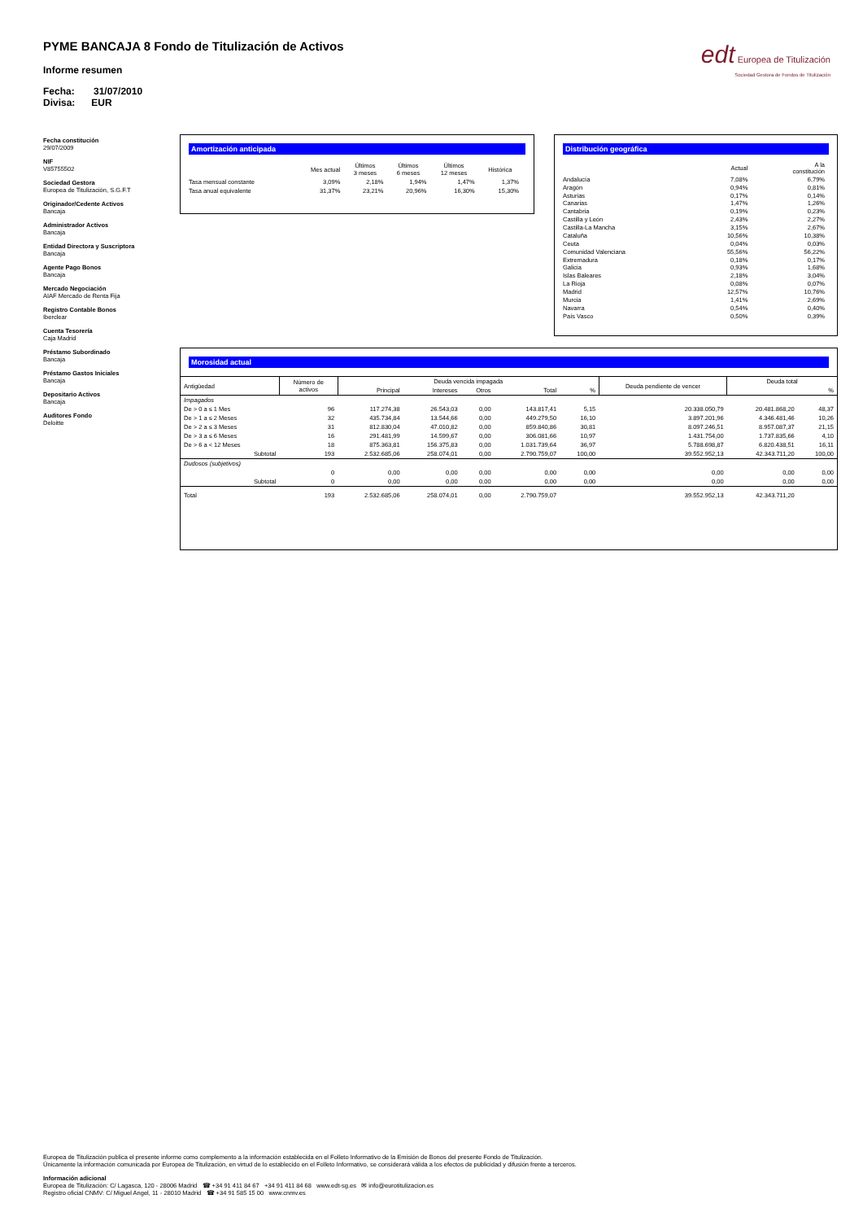PYME BANCAJA 8 Fondo de Titulización de Activos
Informe resumen
Fecha: 31/07/2010
Divisa: EUR
edt Europea de Titulización
Sociedad Gestora de Fondos de Titulización
Fecha constitución
29/07/2009
NIF
V85755502
Sociedad Gestora
Europea de Titulización, S.G.F.T
Originador/Cedente Activos
Bancaja
Administrador Activos
Bancaja
Entidad Directora y Suscriptora
Bancaja
Agente Pago Bonos
Bancaja
Mercado Negociación
AIAF Mercado de Renta Fija
Registro Contable Bonos
Iberclear
Cuenta Tesorería
Caja Madrid
Préstamo Subordinado
Bancaja
Préstamo Gastos Iniciales
Bancaja
Depositario Activos
Bancaja
Auditores Fondo
Deloitte
Amortización anticipada
| | Mes actual | Últimos 3 meses | Últimos 6 meses | Últimos 12 meses | Histórica |
| --- | --- | --- | --- | --- | --- |
| Tasa mensual constante | 3,09% | 2,18% | 1,94% | 1,47% | 1,37% |
| Tasa anual equivalente | 31,37% | 23,21% | 20,96% | 16,30% | 15,30% |
Distribución geográfica
| | Actual | A la constitución |
| --- | --- | --- |
| Andalucía | 7,08% | 6,79% |
| Aragón | 0,94% | 0,81% |
| Asturias | 0,17% | 0,14% |
| Canarias | 1,47% | 1,26% |
| Cantabria | 0,19% | 0,23% |
| Castilla y León | 2,43% | 2,27% |
| Castilla-La Mancha | 3,15% | 2,67% |
| Cataluña | 10,56% | 10,38% |
| Ceuta | 0,04% | 0,03% |
| Comunidad Valenciana | 55,56% | 56,22% |
| Extremadura | 0,18% | 0,17% |
| Galicia | 0,93% | 1,68% |
| Islas Baleares | 2,18% | 3,04% |
| La Rioja | 0,08% | 0,07% |
| Madrid | 12,57% | 10,76% |
| Murcia | 1,41% | 2,69% |
| Navarra | 0,54% | 0,40% |
| País Vasco | 0,50% | 0,39% |
Morosidad actual
| Antigüedad | Número de activos | Deuda vencida impagada | | | | | Deuda pendiente de vencer | Deuda total | |
| --- | --- | --- | --- | --- | --- | --- | --- | --- | --- |
| | | Principal | Intereses | Otros | Total | % | | | % |
| Impagados | | | | | | | | | |
| De > 0 a ≤ 1 Mes | 96 | 117.274,38 | 26.543,03 | 0,00 | 143.817,41 | 5,15 | 20.338.050,79 | 20.481.868,20 | 48,37 |
| De > 1 a ≤ 2 Meses | 32 | 435.734,84 | 13.544,66 | 0,00 | 449.279,50 | 16,10 | 3.897.201,96 | 4.346.481,46 | 10,26 |
| De > 2 a ≤ 3 Meses | 31 | 812.830,04 | 47.010,82 | 0,00 | 859.840,86 | 30,81 | 8.097.246,51 | 8.957.087,37 | 21,15 |
| De > 3 a ≤ 6 Meses | 16 | 291.481,99 | 14.599,67 | 0,00 | 306.081,66 | 10,97 | 1.431.754,00 | 1.737.835,66 | 4,10 |
| De > 6 a < 12 Meses | 18 | 875.363,81 | 156.375,83 | 0,00 | 1.031.739,64 | 36,97 | 5.788.698,87 | 6.820.438,51 | 16,11 |
| Subtotal | 193 | 2.532.685,06 | 258.074,01 | 0,00 | 2.790.759,07 | 100,00 | 39.552.952,13 | 42.343.711,20 | 100,00 |
| Dudosos (subjetivos) | | | | | | | | | |
| | 0 | 0,00 | 0,00 | 0,00 | 0,00 | 0,00 | 0,00 | 0,00 | 0,00 |
| Subtotal | 0 | 0,00 | 0,00 | 0,00 | 0,00 | 0,00 | 0,00 | 0,00 | 0,00 |
| Total | 193 | 2.532.685,06 | 258.074,01 | 0,00 | 2.790.759,07 | | 39.552.952,13 | 42.343.711,20 | |
Europea de Titulización publica el presente informe como complemento a la información establecida en el Folleto Informativo de la Emisión de Bonos del presente Fondo de Titulización.
Únicamente la información comunicada por Europea de Titulización, en virtud de lo establecido en el Folleto Informativo, se considerará válida a los efectos de publicidad y difusión frente a terceros.
Información adicional
Europea de Titulización: C/ Lagasca, 120 - 28006 Madrid ☎ +34 91 411 84 67 +34 91 411 84 68 www.edt-sg.es ✉ info@eurotitulizacion.es
Registro oficial CNMV: C/ Miguel Angel, 11 - 28010 Madrid ☎ +34 91 585 15 00 www.cnmv.es